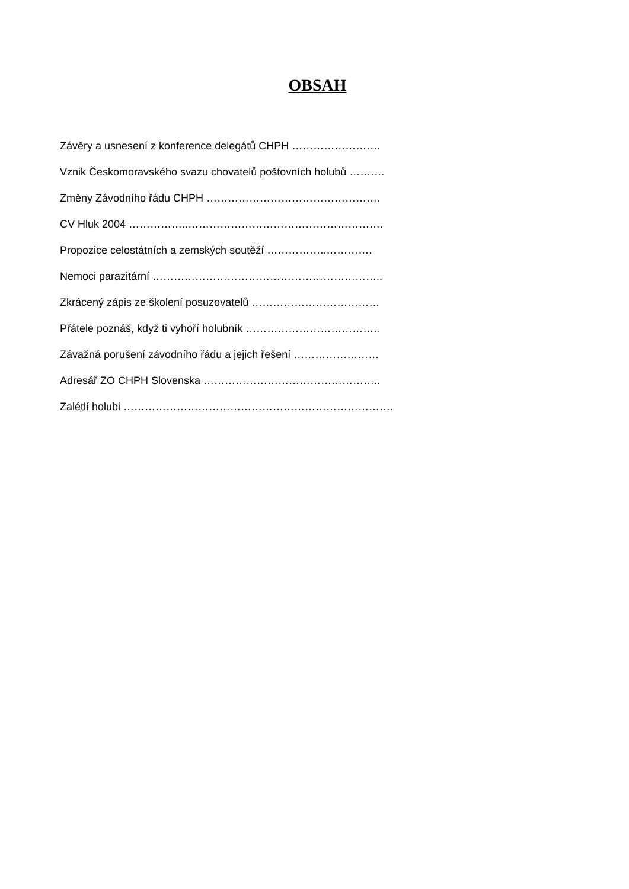OBSAH
Závěry a usnesení z konference delegátů CHPH …………………….
Vznik Českomoravského svazu chovatelů poštovních holubů ……….
Změny Závodního řádu CHPH ………………………………………….
CV Hluk 2004 ……………..……………………………………………….
Propozice celostátních a zemských soutěží ……………..………….
Nemoci parazitární ………………………………………………………..
Zkrácený zápis ze školení posuzovatelů ………………………………
Přátele poznáš, když ti vyhoří holubník ………………………………..
Závažná porušení závodního řádu a jejich řešení ……………………
Adresář ZO CHPH Slovenska …………………………………………..
Zalétlí holubi ………………………………………………………………….